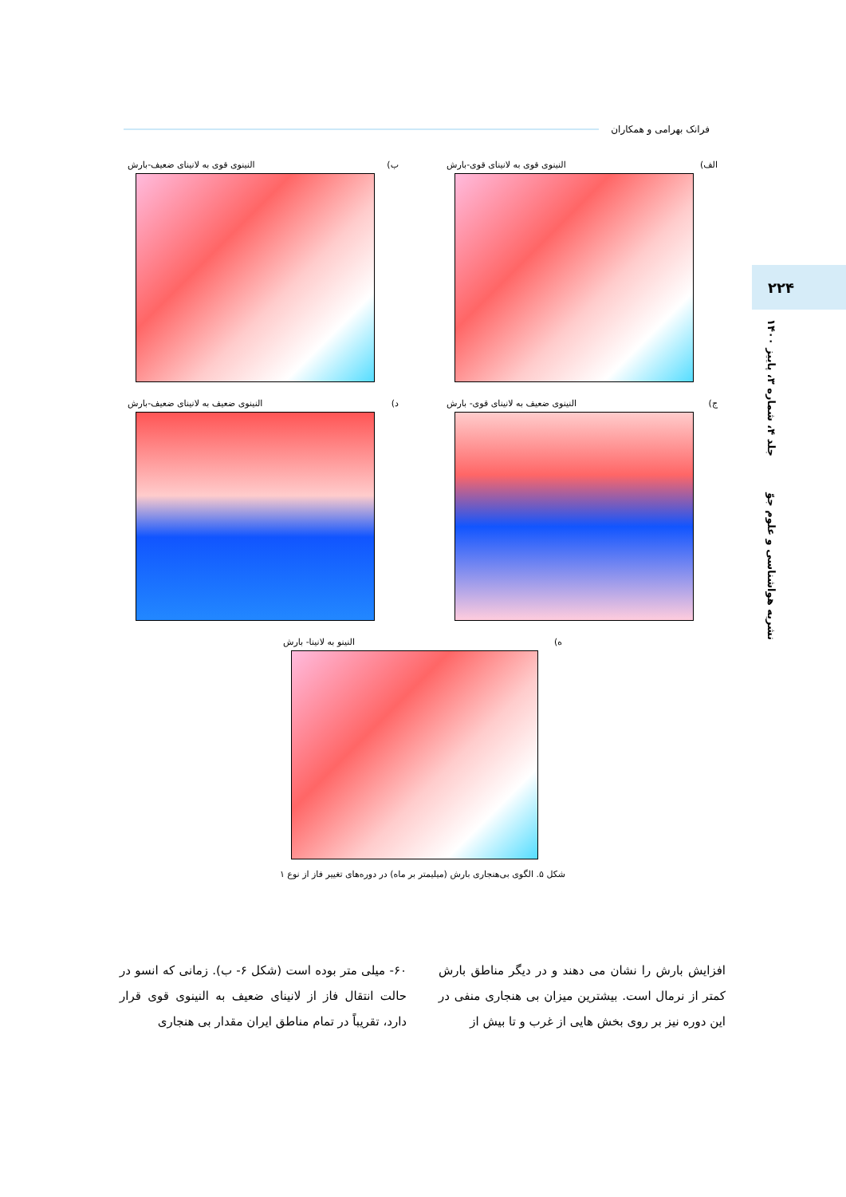فرانک بهرامی و همکاران
۲۲۴
نشریه هواشناسی و علوم جوّ جلد ۴، شماره ۳، پاییز ۱۴۰۰
الف) النینوی قوی به لانینای قوی-بارش
ب) النینوی قوی به لانینای ضعیف-بارش
ج) النینوی ضعیف به لانینای قوی- بارش
د) النینوی ضعیف به لانینای ضعیف-بارش
ه) النینو به لانینا- بارش
شکل ۵. الگوی بی‌هنجاری بارش (میلیمتر بر ماه) در دوره‌های تغییر فاز از نوع ۱
افزایش بارش را نشان می دهند و در دیگر مناطق بارش کمتر از نرمال است. بیشترین میزان بی هنجاری منفی در این دوره نیز بر روی بخش هایی از غرب و تا بیش از
۶۰- میلی متر بوده است (شکل ۶- ب). زمانی که انسو در حالت انتقال فاز از لانینای ضعیف به النینوی قوی قرار دارد، تقریباً در تمام مناطق ایران مقدار بی هنجاری